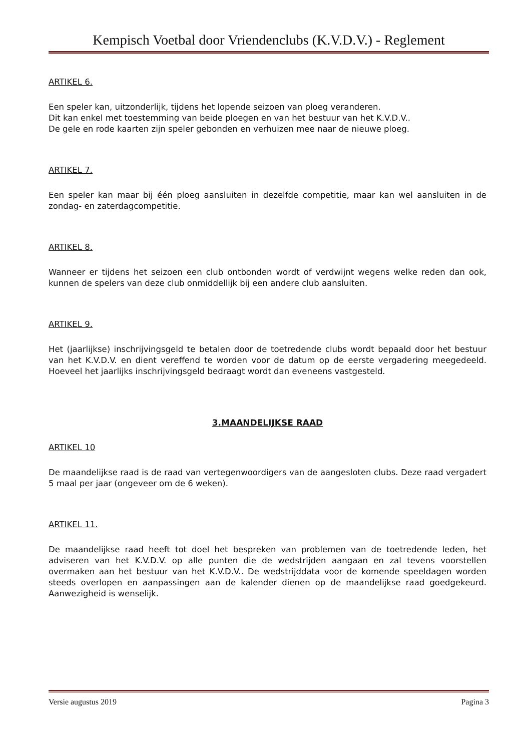Kempisch Voetbal door Vriendenclubs (K.V.D.V.) - Reglement
ARTIKEL 6.
Een speler kan, uitzonderlijk, tijdens het lopende seizoen van ploeg veranderen.
Dit kan enkel met toestemming van beide ploegen en van het bestuur van het K.V.D.V..
De gele en rode kaarten zijn speler gebonden en verhuizen mee naar de nieuwe ploeg.
ARTIKEL 7.
Een speler kan maar bij één ploeg aansluiten in dezelfde competitie, maar kan wel aansluiten in de zondag- en zaterdagcompetitie.
ARTIKEL 8.
Wanneer er tijdens het seizoen een club ontbonden wordt of verdwijnt wegens welke reden dan ook, kunnen de spelers van deze club onmiddellijk bij een andere club aansluiten.
ARTIKEL 9.
Het (jaarlijkse) inschrijvingsgeld te betalen door de toetredende clubs wordt bepaald door het bestuur van het K.V.D.V. en dient vereffend te worden voor de datum op de eerste vergadering meegedeeld. Hoeveel het jaarlijks inschrijvingsgeld bedraagt wordt dan eveneens vastgesteld.
3.MAANDELIJKSE RAAD
ARTIKEL 10
De maandelijkse raad is de raad van vertegenwoordigers van de aangesloten clubs. Deze raad vergadert 5 maal per jaar (ongeveer om de 6 weken).
ARTIKEL 11.
De maandelijkse raad heeft tot doel het bespreken van problemen van de toetredende leden, het adviseren van het K.V.D.V. op alle punten die de wedstrijden aangaan en zal tevens voorstellen overmaken aan het bestuur van het K.V.D.V.. De wedstrijddata voor de komende speeldagen worden steeds overlopen en aanpassingen aan de kalender dienen op de maandelijkse raad goedgekeurd. Aanwezigheid is wenselijk.
Versie augustus 2019 Pagina 3